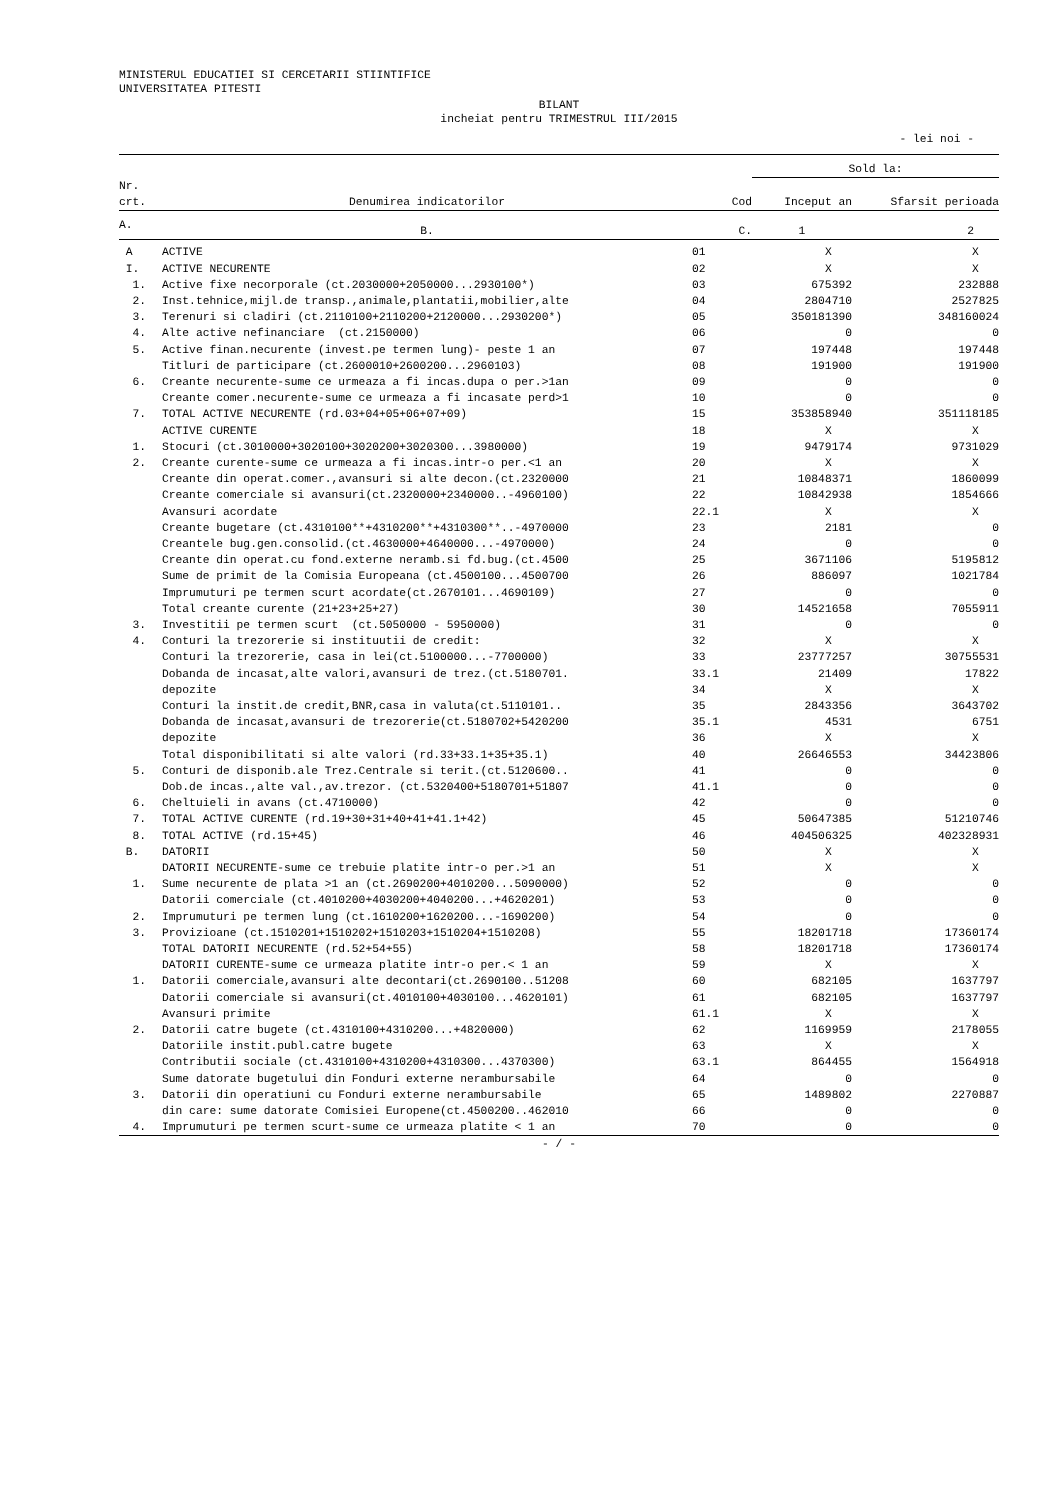MINISTERUL EDUCATIEI SI CERCETARII STIINTIFICE
UNIVERSITATEA PITESTI
BILANT
incheiat pentru TRIMESTRUL III/2015
- lei noi -
| | | | Sold la: | |
| --- | --- | --- | --- | --- |
| Nr. crt. | Denumirea indicatorilor | Cod | Inceput an | Sfarsit perioada |
| A. | B. | C. | 1 | 2 |
| A | ACTIVE | 01 | X | X |
| I. | ACTIVE NECURENTE | 02 | X | X |
| 1. | Active fixe necorporale (ct.2030000+2050000...2930100*) | 03 | 675392 | 232888 |
| 2. | Inst.tehnice,mijl.de transp.,animale,plantatii,mobilier,alte | 04 | 2804710 | 2527825 |
| 3. | Terenuri si cladiri (ct.2110100+2110200+2120000...2930200*) | 05 | 350181390 | 348160024 |
| 4. | Alte active nefinanciare (ct.2150000) | 06 | 0 | 0 |
| 5. | Active finan.necurente (invest.pe termen lung)- peste 1 an | 07 | 197448 | 197448 |
| | Titluri de participare (ct.2600010+2600200...2960103) | 08 | 191900 | 191900 |
| 6. | Creante necurente-sume ce urmeaza a fi incas.dupa o per.>1an | 09 | 0 | 0 |
| | Creante comer.necurente-sume ce urmeaza a fi incasate perd>1 | 10 | 0 | 0 |
| 7. | TOTAL ACTIVE NECURENTE (rd.03+04+05+06+07+09) | 15 | 353858940 | 351118185 |
| | ACTIVE CURENTE | 18 | X | X |
| 1. | Stocuri (ct.3010000+3020100+3020200+3020300...3980000) | 19 | 9479174 | 9731029 |
| 2. | Creante curente-sume ce urmeaza a fi incas.intr-o per.<1 an | 20 | X | X |
| | Creante din operat.comer.,avansuri si alte decon.(ct.2320000 | 21 | 10848371 | 1860099 |
| | Creante comerciale si avansuri(ct.2320000+2340000..-4960100) | 22 | 10842938 | 1854666 |
| | Avansuri acordate | 22.1 | X | X |
| | Creante bugetare (ct.4310100**+4310200**+4310300**..-4970000 | 23 | 2181 | 0 |
| | Creantele bug.gen.consolid.(ct.4630000+4640000...-4970000) | 24 | 0 | 0 |
| | Creante din operat.cu fond.externe neramb.si fd.bug.(ct.4500 | 25 | 3671106 | 5195812 |
| | Sume de primit de la Comisia Europeana (ct.4500100...4500700 | 26 | 886097 | 1021784 |
| | Imprumuturi pe termen scurt acordate(ct.2670101...4690109) | 27 | 0 | 0 |
| | Total creante curente (21+23+25+27) | 30 | 14521658 | 7055911 |
| 3. | Investitii pe termen scurt (ct.5050000 - 5950000) | 31 | 0 | 0 |
| 4. | Conturi la trezorerie si instituutii de credit: | 32 | X | X |
| | Conturi la trezorerie, casa in lei(ct.5100000...-7700000) | 33 | 23777257 | 30755531 |
| | Dobanda de incasat,alte valori,avansuri de trez.(ct.5180701. | 33.1 | 21409 | 17822 |
| | depozite | 34 | X | X |
| | Conturi la instit.de credit,BNR,casa in valuta(ct.5110101.. | 35 | 2843356 | 3643702 |
| | Dobanda de incasat,avansuri de trezorerie(ct.5180702+5420200 | 35.1 | 4531 | 6751 |
| | depozite | 36 | X | X |
| | Total disponibilitati si alte valori (rd.33+33.1+35+35.1) | 40 | 26646553 | 34423806 |
| 5. | Conturi de disponib.ale Trez.Centrale si terit.(ct.5120600.. | 41 | 0 | 0 |
| | Dob.de incas.,alte val.,av.trezor. (ct.5320400+5180701+51807 | 41.1 | 0 | 0 |
| 6. | Cheltuieli in avans (ct.4710000) | 42 | 0 | 0 |
| 7. | TOTAL ACTIVE CURENTE (rd.19+30+31+40+41+41.1+42) | 45 | 50647385 | 51210746 |
| 8. | TOTAL ACTIVE (rd.15+45) | 46 | 404506325 | 402328931 |
| B. | DATORII | 50 | X | X |
| | DATORII NECURENTE-sume ce trebuie platite intr-o per.>1 an | 51 | X | X |
| 1. | Sume necurente de plata >1 an (ct.2690200+4010200...5090000) | 52 | 0 | 0 |
| | Datorii comerciale (ct.4010200+4030200+4040200...+4620201) | 53 | 0 | 0 |
| 2. | Imprumuturi pe termen lung (ct.1610200+1620200...-1690200) | 54 | 0 | 0 |
| 3. | Provizioane (ct.1510201+1510202+1510203+1510204+1510208) | 55 | 18201718 | 17360174 |
| | TOTAL DATORII NECURENTE (rd.52+54+55) | 58 | 18201718 | 17360174 |
| | DATORII CURENTE-sume ce urmeaza platite intr-o per.< 1 an | 59 | X | X |
| 1. | Datorii comerciale,avansuri alte decontari(ct.2690100..51208 | 60 | 682105 | 1637797 |
| | Datorii comerciale si avansuri(ct.4010100+4030100...4620101) | 61 | 682105 | 1637797 |
| | Avansuri primite | 61.1 | X | X |
| 2. | Datorii catre bugete (ct.4310100+4310200...+4820000) | 62 | 1169959 | 2178055 |
| | Datoriile instit.publ.catre bugete | 63 | X | X |
| | Contributii sociale (ct.4310100+4310200+4310300...4370300) | 63.1 | 864455 | 1564918 |
| | Sume datorate bugetului din Fonduri externe nerambursabile | 64 | 0 | 0 |
| 3. | Datorii din operatiuni cu Fonduri externe nerambursabile | 65 | 1489802 | 2270887 |
| | din care: sume datorate Comisiei Europene(ct.4500200..462010 | 66 | 0 | 0 |
| 4. | Imprumuturi pe termen scurt-sume ce urmeaza platite < 1 an | 70 | 0 | 0 |
| - / - | | | | |